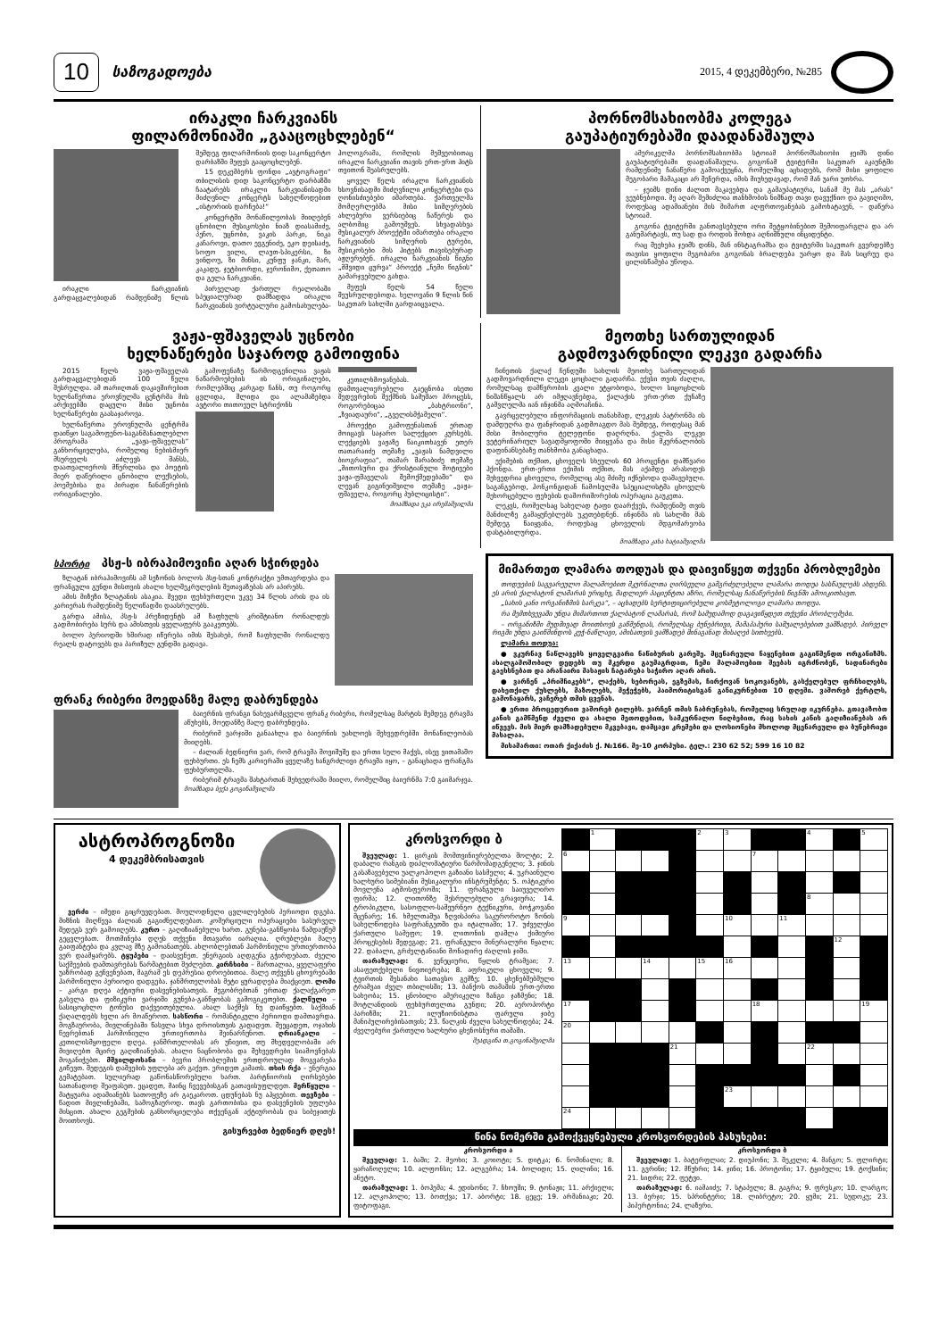10 საზოგადოება 2015, 4 დეკემბერი, №285
ირაკლი ჩარკვიანს
ფილარმონიაში „გააცოცხლებენ“
ირაკლი ჩარკვიანის გარდაცვალებიდან რამდენიმე წლის შემდეგ ფილარმონიის დიდ საკონცერტო დარბაზში მეფეს გააცოცხლებენ.
15 დეკემბერს ფონდი „ავტოგრაფი“ თბილისის დიდ საკონცერტო დარბაზში ჩაატარებს ირაკლი ჩარკვიანისადმი მიძღვნილ კონცერტს სახელწოდებით „ისტორიის დარჩება!“
კონცერტში მონაწილეობას მიიღებენ ცნობილი მუსიკოსები ნიაზ დიასამიძე, პეჩო, უცნობი, ვაკის პარკი, ნიკა კაჩაროვი, დათო ევგენიძე, ეკო დეისაძე, სოფო ვილი, ლაუთ-სპიკერსი, ზი ვინდოუ, ზი მინსი, კუნფუ ჯანკი, მარ, კაკადუ, ჯეტბიორდი, ჯერონიმო, ქეთათო და გელა ჩარკვიანი.
პირველად ქართულ რეალობაში სპეციალურად დამზადდა ირაკლი ჩარკვიანის ვირტუალური გამოსახულება-ჰოლოგრამა, რომლის მეშვეობითაც ირაკლი ჩარკვიანი თავის ერთ-ერთ ჰიტს თვითონ შეასრულებს.
ყოველ წელს ირაკლი ჩარკვიანის ხსოვნისადმი მიძღვნილი კონცერტები და ღონისძიებები იმართება. ქართველმა მომღერლებმა მისი სიმღერების ახლებური ვერსიებიც ჩაწერეს და ალბომიც გამოუშვეს. სხვადასხვა მუსიკალურ პროექტში იმართება ირაკლი ჩარკვიანის სიმღერის ტურები, მუსიკოსები მის ჰიტებს თავისებურად აჟღერებენ. ირაკლი ჩარკვიანის წიგნი „მშვიდი ცურვა“ პროექტ „ჩემი წიგნის“ გამარჯვებული გახდა.
მეფეს წელს 54 წელი შეუსრულდებოდა. ხელოვანი 9 წლის წინ საკუთარ სახლში გარდაიცვალა.
პორნომსახიობმა კოლეგა
გაუპატიურებაში დაადანაშაულა
ამერიკელმა პორნომსახიობმა სტოიამ პორნომსახიობი ჯეიმს დინი გაუპატიურებაში დაადანაშაულა. გოგონამ ტვიტერში საკუთარ აკაუნტში რამდენიმე ჩანაწერი გამოაქვეყნა, რომელშიც აცხადებს, რომ მისი ყოფილი მეგობარი მამაკაცი არ შეჩერდა, იმის მიუხედავად, რომ მან უარი უთხრა.
– ჯეიმს დინი ძალით მაკავებდა და გამაუპატიურა, სანამ მე მას „არას“ ვეუბნებოდი. მე აღარ შემიძლია თანხმობის ნიშნად თავი დავუქნიო და გავიღიმო, როდესაც ადამიანები მის მიმართ აღფრთოვანებას გამოხატავენ, – დაწერა სტოიამ.
გოგონა ტვიტერში განთავსებული ორი შეტყობინებით შემოიფარგლა და არ განუმარტავს, თუ სად და როდის მოხდა აღნიშნული ინციდენტი.
რაც შეეხება ჯეიმს დინს, მან ინსტაგრამსა და ტვიტერში საკუთარ გვერდებზე თავისი ყოფილი მეგობარი გოგონას ბრალდება უარყო და მას სიცრუე და ცილისწამება უწოდა.
ვაჟა-ფშაველას უცნობი
ხელნაწერები საჯაროდ გამოიფინა
2015 წელს ვაჟა-ფშაველას გარდაცვალებიდან 100 წელი შესრულდა. ამ თარიღთან დაკავშირებით ხელნაწერთა ეროვნულმა ცენტრმა მის არქივებში დაცული მისი უცნობი ხელნაწერები გაასაჯაროვა.
ხელნაწერთა ეროვნულმა ცენტრმა დაიწყო საგამოფენო-საგანმანათლებლო პროგრამა „ვაჟა-ფშაველას“ განხორციელება, რომელიც ნებისმიერ მსურველს აძლევს შანსს, დაათვალიეროს მწერლისა და პოეტის მიერ დაწერილი ცნობილი ლექსების, პოემებისა და პირადი ჩანაწერების ორიგინალები.
გამოფენაზე წარმოდგენილია ვაჟას ნაწარმოებების ის ორიგინალები, რომლებშიც კარგად ჩანს, თუ როგორც ცვლიდა, შლიდა და ალამაზებდა ავტორი თითოეულ სტრიქონს
კეთილხმოვანებას. დამთვალიერებელი გაეცნობა ისეთი შედევრების შექმნის სამუშაო პროცესს, როგორებიცაა „ბახტრიონი“, „ზვიადაური“, „გველისმჭამელი“.
პროექტი გამოფენასთან ერთად მოიცავს საჯარო სალექციო კურსებს. ლექციებს ვაჟაზე წაიკითხავენ ეთერ თათარაიძე თემაზე „ვაჟას ნამდვილი ბიოგრაფია“, თამარ შარაბიძე თემაზე „მითოსური და ქრისტიანული მოტივები ვაჟა-ფშაველას შემოქმედებაში“ და ლევან გიგინეიშვილი თემაზე „ვაჟა-ფშაველა, როგორც პუბლიცისტი“.
მოამზადა ეკა ირემაშვილმა
მეოთხე სართულიდან
გადმოვარდნილი ლეკვი გადარჩა
ჩინეთის ქალაქ ჩენდუში სახლის მეოთხე სართულიდან გადმოვარდნილი ლეკვი ცოცხალი გადარჩა. ექვსი თვის ძაღლი, რომელსაც დამწვრობის კვალი ეტყობოდა, ხოლო სიცოცხლის ნიშანწყალს არ იმჟღავნებდა, ქალაქის ერთ-ერთ ქუჩაზე გამვლელმა იან ინჯინმა აღმოაჩინა.
გავრცელებული ინფორმაციის თანახმად, ლეკვის პატრონმა ის დამდუღრა და ფანჯრიდან გადმოაგდო მას შემდეგ, როდესაც მან მისი მობილური ტელეფონი დაღრღნა. ქალმა ლეკვი ვეტერინარიულ სავადმყოფოში მიიყვანა და მისი მკურნალობის დაფინანსებაზე თანხმობა განაცხადა.
ექიმების თქმით, ცხოველს სხეულის 60 პროცენტი დამწვარი ჰქონდა. ერთ-ერთი ექიმის თქმით, მას აქამდე არასოდეს შეხვედრია ცხოველი, რომელიც ასე მძიმე იქნებოდა დაშავებული. საგანგებოდ, ჰონკონგიდან ჩამოსულმა სპეციალისტმა ცხოველს შეხორცებული ფეხების დაშორიშორების ოპერაცია გაუკეთა.
ლეკვს, რომელსაც სახელად ტაფი დაარქვეს, რამდენიმე თვის მანძილზე გამაყუჩებლებს უკეთებდნენ. ინჯინმა ის სახლში მას შემდეგ წაიყვანა, როდესაც ცხოველის მდგომარეობა დასტაბილურდა.
მოამზადა კახა ხატიაშვილმა
სპორტი პსჟ-ს იბრაჰიმოვიჩი აღარ სჭირდება
ზლატან იბრაჰიმოვიჩს ამ სეზონის ბოლოს პსჟ-სთან კონტრაქტი უმთავრდება და ფრანგული გუნდი მისთვის ახალი ხელშეკრულების შეთავაზებას არ აპირებს.
ამის მიზეზი ზლატანის ასაკია. შვედი ფეხბურთელი უკვე 34 წლის არის და ის კარიერას რამდენიმე წელიწადში დაასრულებს.
გარდა ამისა, პსჟ-ს პრეზიდენტს ამ ზაფხულს კრიშტიანო რონალდუს გადმობირება სურს და ამისთვის ყველაფერს გააკეთებს.
ბოლო პერიოდში ხშირად იწერება იმის შესახებ, რომ ზაფხულში რონალდუ რეალს დატოვებს და პარიზულ გუნდში გადავა.
ფრანკ რიბერი მოედანზე მალე დაბრუნდება
ბაიერნის ფრანგი ნახევარმცველი ფრანკ რიბერი, რომელსაც მარტის შემდეგ ტრავმა აწუხებს, მოედანზე მალე დაბრუნდება.
რიბერიმ ვარჯიში განაახლა და ბაიერნის უახლოეს შეხვედრებში მონაწილეობას მიიღებს.
– ძალიან ბედნიერი ვარ, რომ ტრავმა მოვიშუშე და ერთი სული მაქვს, ისევ ვითამაშო ფეხბურთი. ეს ჩემს კარიერაში ყველაზე ხანგრძლივი ტრავმა იყო, – განაცხადა ფრანგმა ფეხბურთელმა.
რიბერიმ ტრავმა შახტართან შეხვედრაში მიიღო, რომელშიც ბაიერნმა 7:0 გაიმარჯვა. მოამზადა ბექა გოგინაშვილმა
მიმართეთ ლამარა თოდუას და დაივიწყეთ თქვენი პრობლემები
თოდუების საგვარეულო მალამოებით მკურნალთა ღირსეული გამგრძელებელი ლამარა თოდუა სასწაულებს ახდენს. ეს არის ქალბატონ ლამარას ურიცხვ, მადლიერ პაციენტთა აზრი, რომელსაც ჩანაწერების წიგნში ამოიკითხავთ.
„სახის კანი ორგანიზმის სარკეა“, – აცხადებს სერტიფიცირებული კოსმეტოლოგი ლამარა თოდუა.
რა შემთხვევაში უნდა მიმართოთ ქალბატონ ლამარას, რომ სამუდამოდ დაგავიწყდეთ თქვენი პრობლემები.
– ორგანიზმი მუდმივად მოითხოვს გაწმენდას, რომელსაც ბუნებრივი, მამაპაპური საშუალებებით ვაშზადებ. პირველ რიგში უნდა გაიწმინდოს კუჭ-ნაწლავი, ამისათვის ვამზადებ შინაგანად მისაღებ სითხეებს.
ლამარა თოდუა:
● ვკურნავ ნაწლავებს ყოველგვარი ნაწიბურის გარეშე. მცენარეული ნაყენებით გაგიწმენდთ ორგანიზმს. ახალგამოშობილ დედებს თუ მკერდი გაუმაგრდათ, ჩემი მალამოებით შეებას იგრძნობენ, სადინარები გაეხსნებათ და არანაირი მასაჟის ჩატარება საჭირო აღარ არის.
● ვარჩენ „პრიშჩიკებს“, ლაქებს, სებორეას, ეგზემას, ჩირქოვან სოკოვანებს, გასქელებულ ფრჩხილებს, დახეთქილ ქუსლებს, მაზოლებს, მეჭეჭებს, ჰაიმორიტისგან განიკურნებით 10 დღეში. ვაშორებ ქერტლს, გამონაყარს, ვაჩერებ თმის ცვენას.
● ერთი პროცედურით ვაშორებ ტილებს. ვარჩენ თმის ჩაბრუნებას, რომელიც სრულად იკურნება. გთავაზობთ კანის გამწმენდ ძველი და ახალი მეთოდებით, სამკურნალო ნიღბებით, რაც სახის კანის გაღიზიანებას არ იწვევს. მის მიერ დამზადებული მკვებავი, დამცავი კრემები და ლოსიონები მხოლოდ მცენარეული და ბუნებრივი მასალაა.
მისამართი: ოთარ ქიქაძის ქ. №166. მე-10 კორპუსი. ტელ.: 230 62 52; 599 16 10 82
ასტროპროგნოზი
4 დეკემბრისათვის
ვერძი – იმედი გიცრუვდებათ. მოულოდნელი ცვლილებების პერიოდი დგება. მიზნის მიღწევა ძალიან გაგიძნელდებათ. კომერციული ოპერაციები სასურველ შედეგს ვერ გამოიღებს. კურო – გაღიზიანებული ხართ. გუნება-განწყობა წამდაუწუმ გეცვლებათ. მოთმინება დღეს თქვენი მთავარი იარაღია. ღრუბლები მალე გაიფანტება და კვლავ მზე გამოანათებს. ახლობლებთან ჰარმონიული ურთიერთობა ვერ დაამყარებს. ტყუპები – დაისვენეთ. ენერგიის აღდგენა გჭირდებათ. ძველი საქმეების დამთავრებას წარმატებით შეძლებთ. კირჩხიბი – მართალია, ყველაფერი უაზრობად გეჩვენებათ, მაგრამ ეს დეპრესია დროებითია. მალე თქვენს ცხოვრებაში ჰარმონიული პერიოდი დადგება. ჯანმრთელობას მეტი ყურადღება მიაქციეთ. ლომი – კარგი დღეა აქტიური დასვენებისათვის. მეგობრებთან ერთად ქალაქგარეთ გასვლა და ფიზიკური ვარჯიში გუნება-განწყობას გამოგიკეთებთ. ქალწული – სასიცოცხლო ტონუსი დაქვეითებულია. ახალ საქმეს ნუ დაიწყებთ. საქმიან ქაღალდებს ხელი არ მოაწეროთ. სასწორი – რომანტიკული პერიოდი დამთავრდა. მოგზაურობა, მივლინებაში წასვლა სხვა დროისთვის გადადეთ. შეეცადეთ, ოჯახის წევრებთან ჰარმონიული ურთიერთობა შეინარჩუნოთ. ღრიანკალი – კეთილისმყოფელი დღეა. ჯანმრთელობას არ უჩივით, თუ მხედველობაში არ მივიღებთ მცირე გაღიზიანებას. ახალი ნაცნობობა და შეხვედრები სიამოვნებას მოგანიჭებთ. მშვილდოსანი – ბევრი პრობლემის ერთდროულად მოგვარება გიწევთ. შედეგის დაშვების უფლება არ გაქვთ. ერიდეთ კამათს. თხის რქა – ენერგია გემატებათ. სულიერად გაწონასწორებული ხართ. პარტნიორის ღირსებები სათანადოდ შეაფასეთ. ეცადეთ, მაინც ჩვევებისგან გათავისუფლდეთ. მერწყული – მატყუარა ადამიანებს სათოფეზე არ გაეკაროთ. ცდუნებას ნუ აჰყვებით. თევზები – წადით მივლინებაში, სამოგზაუროდ. თავს გართობისა და დასვენების უფლება მისცით. ახალი გეგმების განხორციელება თქვენგან აქტიურობას და სიბეჯითეს მოითხოვს.
გისურვებთ ბედნიერ დღეს!
კროსვორდი ბ
შვეულად: 1. ცირკის მომთვინიერებელთა შოლტი; 2. დაბალი რანგის დიპლომატიური წარმომადგენელი; 3. ჯინის გასაზავებელი უალკოჰოლო გაზიანი სასმელი; 4. უკრაინული ხალხური სიმებიანი მუსიკალური ინსტრუმენტი; 5. ოპტიკური მოვლენა ატმოსფეროში; 11. ფრანგული საიუველირო ფირმა; 12. ლითონზე შესრულებული გრავიურა; 14. ტროპიკული, სასოფლო-სამეურნეო ტექნიკური, ბოჭკოვანი მცენარე; 16. ხმელთაშუა ზღვისპირა საკუროროტო ზონის სახელწოდება საფრანგეთში და იტალიაში; 17. უძველესი ქართული სამეფო; 19. ლითონის დაშლა ქიმიური პროცესების შედეგად; 21. ფრანგული მინერალური წყალი; 22. დაბალი, გრძელტანიანი მონადირე ძაღლის ჯიში.
თარაზულად: 6. ვენეციური, წყლის ტრამვაი; 7. ასაფეთქებელი ნივთიერება; 8. აფრიკული ცხოველი; 9. ტვირთის შესანახი სათავსო გემზე; 10. ცხენებშებმული ტრამვაი ძველ თბილისში; 13. ბანქოს თამაშის ერთ-ერთი სახეობა; 15. ცნობილი ამერიკელი ზანგი ჯაზმენი; 18. მოტლანდიის ფეხბურთელთა გუნდი; 20. აეროპორტი პარიზში; 21. ილუზიონისტთა ფარული ჯიბე მანიპულირებისათვის; 23. წალკის ძველი სახელწოდება; 24. ძველებური ქართული ხალხური ცხენოსნური თამაში.
შეადგინა თ.გოგინაშვილმა
| | 1 | | | | 2 | 3 | | | 4 | | 5 |
| 6 | | | | | | | 7 | | | | |
| | | | | | | | | | 8 | | |
| 9 | | | | | | 10 | | 11 | | | |
| | | | | | | | | | | 12 | |
| 13 | | | 14 | | 15 | 16 | | | | | |
| 17 | | | | | | | 18 | | | | 19 |
| 20 | | | | | | | | | | | |
| | | | | 21 | | | | | 22 | | |
| | | | | | | 23 | | | | | |
| 24 | | | | | | | | | | | |
წინა ნომერში გამოქვეყნებული კროსვორდების პასუხები:
კროსვორდი ა
შვეულად: 1. ბაში; 2. მეოხი; 3. კოიოტი; 5. დიტკა; 6. ნომინალი; 8. ყარაჩოღელი; 10. ალფონსი; 12. ალგებრა; 14. ბოლიდი; 15. ღილინი; 16. ანეტო.
თარაზულად: 1. ბოჰემა; 4. ედისონი; 7. ჩხოუში; 9. ტონაჟი; 11. არქიელი; 12. ალკოჰოლი; 13. ბოთქვა; 17. აბორტი; 18. ცეცე; 19. არმანიაკი; 20. ფიტოფაგი.
კროსვორდი ბ
შვეულად: 1. ბატერფლაი; 2. დიუპონი; 3. შეკელი; 4. მანგო; 5. ფლირტი; 11. გვრინი; 12. მწუხრი; 14. ჯინი; 16. პროტონი; 17. ტყიბული; 19. ტოქსინი; 21. სიდრი; 22. ფეტვი.
თარაზულად: 6. იამაიძე; 7. სტაპელი; 8. გაგრა; 9. ფრესკო; 10. ლარგო; 13. ბერჯი; 15. სპრინტერი; 18. ლიბრეტო; 20. ყუმი; 21. სუდოკუ; 23. ჰიპერტონია; 24. ლაზერი.